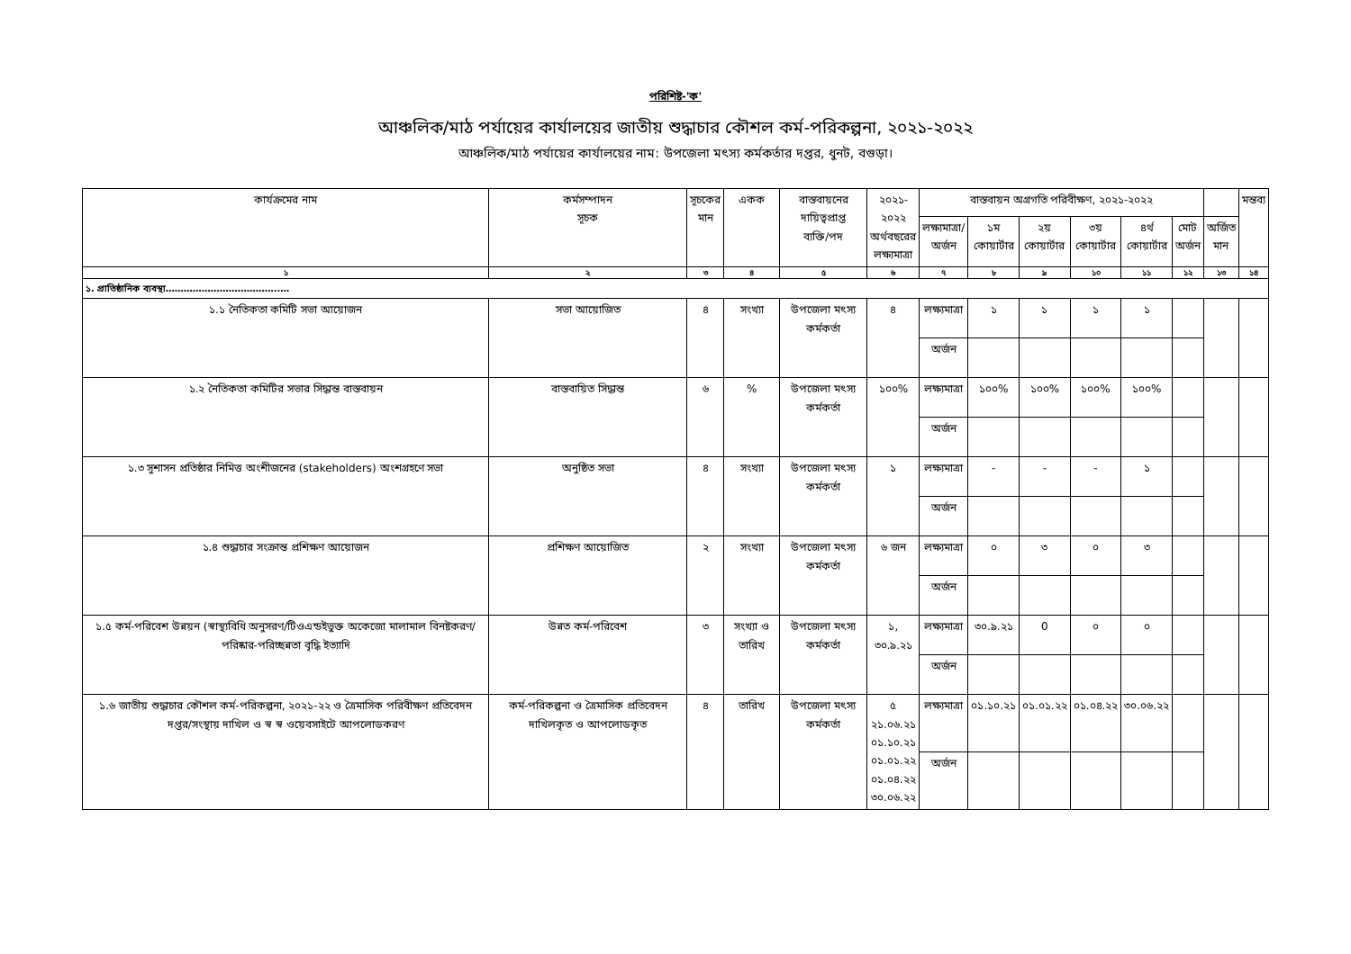পরিশিষ্ট-'ক'
আঞ্চলিক/মাঠ পর্যায়ের কার্যালয়ের জাতীয় শুদ্ধাচার কৌশল কর্ম-পরিকল্পনা, ২০২১-২০২২
আঞ্চলিক/মাঠ পর্যায়ের কার্যালয়ের নাম: উপজেলা মৎস্য কর্মকর্তার দপ্তর, ধুনট, বগুড়া।
| কার্যক্রমের নাম | কর্মসম্পাদন সূচক | সূচকের মান | একক | বাস্তবায়নের দায়িত্বপ্রাপ্ত ব্যক্তি/পদ | ২০২১- ২০২২ অর্থবছরের লক্ষ্যমাত্রা | বাস্তবায়ন অগ্রগতি পরিবীক্ষণ, ২০২১-২০২২ | | | | | | | মন্তব্য |
| --- | --- | --- | --- | --- | --- | --- | --- | --- | --- | --- | --- | --- | --- |
| | | | | | | লক্ষ্যমাত্রা/ অর্জন | ১ম কোয়ার্টার | ২য় কোয়ার্টার | ৩য় কোয়ার্টার | ৪র্থ কোয়ার্টার | মোট অর্জন | অর্জিত মান | |
| ১ | ২ | ৩ | ৪ | ৫ | ৬ | ৭ | ৮ | ৯ | ১০ | ১১ | ১২ | ১৩ | ১৪ |
| ১. প্রাতিষ্ঠানিক ব্যবস্থা………………………………..… | | | | | | | | | | | | | |
| ১.১ নৈতিকতা কমিটি সভা আয়োজন | সভা আয়োজিত | ৪ | সংখ্যা | উপজেলা মৎস্য কর্মকর্তা | ৪ | লক্ষ্যমাত্রা | ১ | ১ | ১ | ১ | | | |
| | | | | | | অর্জন | | | | | | | |
| ১.২ নৈতিকতা কমিটির সভার সিদ্ধান্ত বাস্তবায়ন | বাস্তবায়িত সিদ্ধান্ত | ৬ | % | উপজেলা মৎস্য কর্মকর্তা | ১০০% | লক্ষ্যমাত্রা | ১০০% | ১০০% | ১০০% | ১০০% | | | |
| | | | | | | অর্জন | | | | | | | |
| ১.৩ সুশাসন প্রতিষ্ঠার নিমিত্ত অংশীজনের (stakeholders) অংশগ্রহণে সভা | অনুষ্ঠিত সভা | ৪ | সংখ্যা | উপজেলা মৎস্য কর্মকর্তা | ১ | লক্ষ্যমাত্রা | - | - | - | ১ | | | |
| | | | | | | অর্জন | | | | | | | |
| ১.৪ শুদ্ধাচার সংক্রান্ত প্রশিক্ষণ আয়োজন | প্রশিক্ষণ আয়োজিত | ২ | সংখ্যা | উপজেলা মৎস্য কর্মকর্তা | ৬ জন | লক্ষ্যমাত্রা | ০ | ৩ | ০ | ৩ | | | |
| | | | | | | অর্জন | | | | | | | |
| ১.৫ কর্ম-পরিবেশ উন্নয়ন (স্বাস্থ্যবিধি অনুসরণ/টিওএন্ডইভুক্ত অকেজো মালামাল বিনষ্টকরণ/পরিষ্কার-পরিচ্ছন্নতা বৃদ্ধি ইত্যাদি | উন্নত কর্ম-পরিবেশ | ৩ | সংখ্যা ও তারিখ | উপজেলা মৎস্য কর্মকর্তা | ১, ৩০.৯.২১ | লক্ষ্যমাত্রা | ৩০.৯.২১ | 0 | ০ | ০ | | | |
| | | | | | | অর্জন | | | | | | | |
| ১.৬ জাতীয় শুদ্ধাচার কৌশল কর্ম-পরিকল্পনা, ২০২১-২২ ও ত্রৈমাসিক পরিবীক্ষণ প্রতিবেদন দপ্তর/সংস্থায় দাখিল ও স্ব স্ব ওয়েবসাইটে আপলোডকরণ | কর্ম-পরিকল্পনা ও ত্রৈমাসিক প্রতিবেদন দাখিলকৃত ও আপলোডকৃত | ৪ | তারিখ | উপজেলা মৎস্য কর্মকর্তা | ৫ ২১.০৬.২১ ০১.১০.২১ ০১.০১.২২ ০১.০৪.২২ ৩০.০৬.২২ | লক্ষ্যমাত্রা | ০১.১০.২১ | ০১.০১.২২ | ০১.০৪.২২ | ৩০.০৬.২২ | | | |
| | | | | | | অর্জন | | | | | | | |